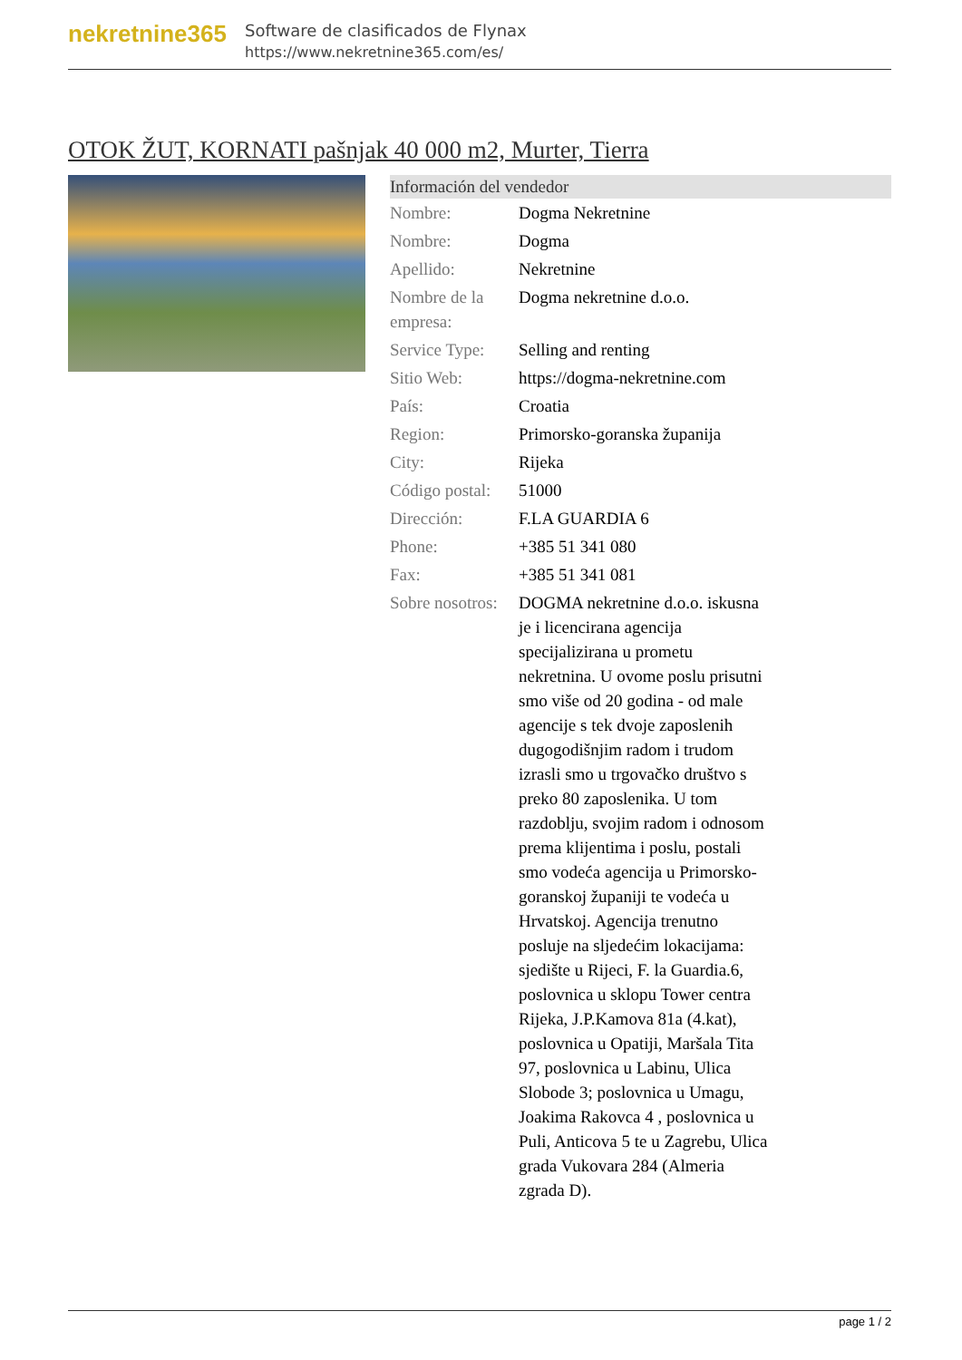nekretnine365
Software de clasificados de Flynax
https://www.nekretnine365.com/es/
OTOK ŽUT, KORNATI pašnjak 40 000 m2, Murter, Tierra
Información del vendedor
| Nombre: | Dogma Nekretnine |
| Nombre: | Dogma |
| Apellido: | Nekretnine |
| Nombre de la empresa: | Dogma nekretnine d.o.o. |
| Service Type: | Selling and renting |
| Sitio Web: | https://dogma-nekretnine.com |
| País: | Croatia |
| Region: | Primorsko-goranska županija |
| City: | Rijeka |
| Código postal: | 51000 |
| Dirección: | F.LA GUARDIA 6 |
| Phone: | +385 51 341 080 |
| Fax: | +385 51 341 081 |
| Sobre nosotros: | DOGMA nekretnine d.o.o. iskusna je i licencirana agencija specijalizirana u prometu nekretnina. U ovome poslu prisutni smo više od 20 godina - od male agencije s tek dvoje zaposlenih dugogodišnjim radom i trudom izrasli smo u trgovačko društvo s preko 80 zaposlenika. U tom razdoblju, svojim radom i odnosom prema klijentima i poslu, postali smo vodeća agencija u Primorsko-goranskoj županiji te vodeća u Hrvatskoj. Agencija trenutno posluje na sljedećim lokacijama: sjedište u Rijeci, F. la Guardia.6, poslovnica u sklopu Tower centra Rijeka, J.P.Kamova 81a (4.kat), poslovnica u Opatiji, Maršala Tita 97, poslovnica u Labinu, Ulica Slobode 3; poslovnica u Umagu, Joakima Rakovca 4 , poslovnica u Puli, Anticova 5 te u Zagrebu, Ulica grada Vukovara 284 (Almeria zgrada D). |
page 1 / 2